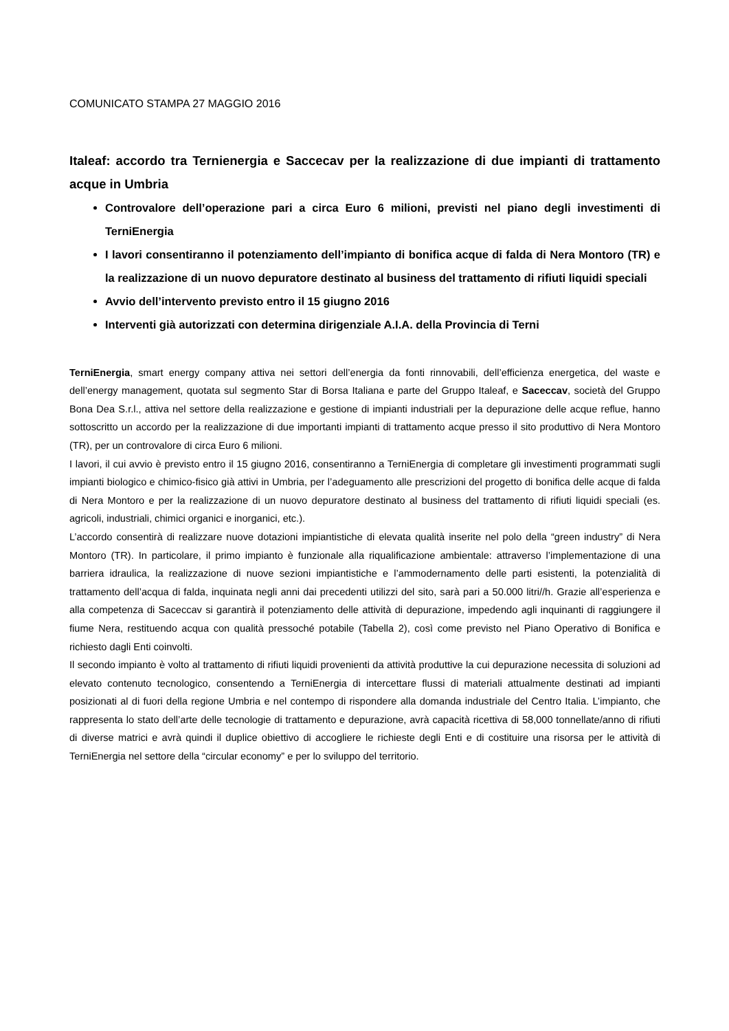COMUNICATO STAMPA 27 MAGGIO 2016
Italeaf: accordo tra Ternienergia e Saccecav per la realizzazione di due impianti di trattamento acque in Umbria
Controvalore dell’operazione pari a circa Euro 6 milioni, previsti nel piano degli investimenti di TerniEnergia
I lavori consentiranno il potenziamento dell’impianto di bonifica acque di falda di Nera Montoro (TR) e la realizzazione di un nuovo depuratore destinato al business del trattamento di rifiuti liquidi speciali
Avvio dell’intervento previsto entro il 15 giugno 2016
Interventi già autorizzati con determina dirigenziale A.I.A. della Provincia di Terni
TerniEnergia, smart energy company attiva nei settori dell’energia da fonti rinnovabili, dell’efficienza energetica, del waste e dell’energy management, quotata sul segmento Star di Borsa Italiana e parte del Gruppo Italeaf, e Saceccav, società del Gruppo Bona Dea S.r.l., attiva nel settore della realizzazione e gestione di impianti industriali per la depurazione delle acque reflue, hanno sottoscritto un accordo per la realizzazione di due importanti impianti di trattamento acque presso il sito produttivo di Nera Montoro (TR), per un controvalore di circa Euro 6 milioni.
I lavori, il cui avvio è previsto entro il 15 giugno 2016, consentiranno a TerniEnergia di completare gli investimenti programmati sugli impianti biologico e chimico-fisico già attivi in Umbria, per l’adeguamento alle prescrizioni del progetto di bonifica delle acque di falda di Nera Montoro e per la realizzazione di un nuovo depuratore destinato al business del trattamento di rifiuti liquidi speciali (es. agricoli, industriali, chimici organici e inorganici, etc.).
L’accordo consentirà di realizzare nuove dotazioni impiantistiche di elevata qualità inserite nel polo della “green industry” di Nera Montoro (TR). In particolare, il primo impianto è funzionale alla riqualificazione ambientale: attraverso l’implementazione di una barriera idraulica, la realizzazione di nuove sezioni impiantistiche e l’ammodernamento delle parti esistenti, la potenzialità di trattamento dell’acqua di falda, inquinata negli anni dai precedenti utilizzi del sito, sarà pari a 50.000 litri//h. Grazie all’esperienza e alla competenza di Saceccav si garantirà il potenziamento delle attività di depurazione, impedendo agli inquinanti di raggiungere il fiume Nera, restituendo acqua con qualità pressoché potabile (Tabella 2), così come previsto nel Piano Operativo di Bonifica e richiesto dagli Enti coinvolti.
Il secondo impianto è volto al trattamento di rifiuti liquidi provenienti da attività produttive la cui depurazione necessita di soluzioni ad elevato contenuto tecnologico, consentendo a TerniEnergia di intercettare flussi di materiali attualmente destinati ad impianti posizionati al di fuori della regione Umbria e nel contempo di rispondere alla domanda industriale del Centro Italia. L’impianto, che rappresenta lo stato dell’arte delle tecnologie di trattamento e depurazione, avrà capacità ricettiva di 58,000 tonnellate/anno di rifiuti di diverse matrici e avrà quindi il duplice obiettivo di accogliere le richieste degli Enti e di costituire una risorsa per le attività di TerniEnergia nel settore della “circular economy” e per lo sviluppo del territorio.